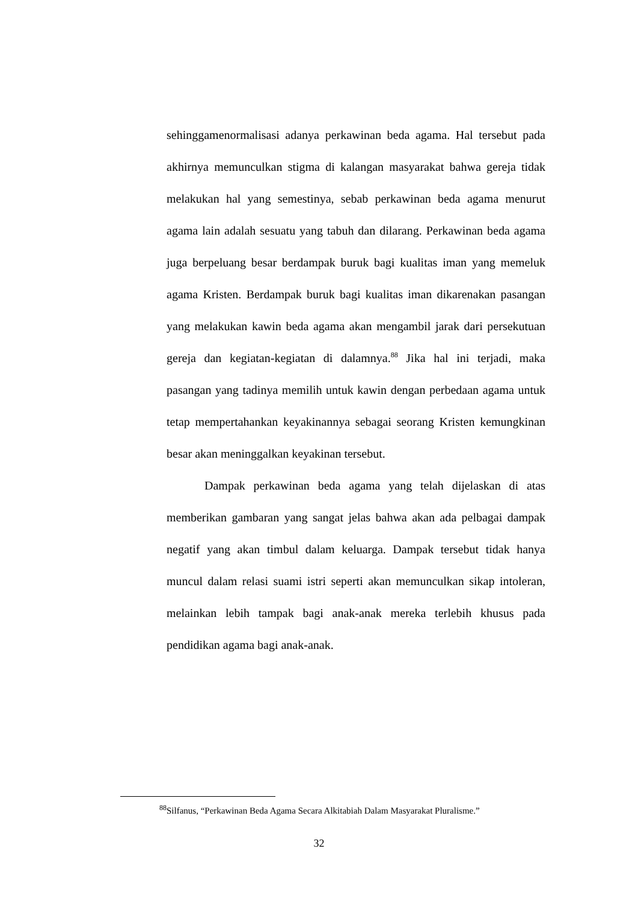sehinggamenormalisasi adanya perkawinan beda agama. Hal tersebut pada akhirnya memunculkan stigma di kalangan masyarakat bahwa gereja tidak melakukan hal yang semestinya, sebab perkawinan beda agama menurut agama lain adalah sesuatu yang tabuh dan dilarang. Perkawinan beda agama juga berpeluang besar berdampak buruk bagi kualitas iman yang memeluk agama Kristen. Berdampak buruk bagi kualitas iman dikarenakan pasangan yang melakukan kawin beda agama akan mengambil jarak dari persekutuan gereja dan kegiatan-kegiatan di dalamnya.<sup>88</sup> Jika hal ini terjadi, maka pasangan yang tadinya memilih untuk kawin dengan perbedaan agama untuk tetap mempertahankan keyakinannya sebagai seorang Kristen kemungkinan besar akan meninggalkan keyakinan tersebut.
Dampak perkawinan beda agama yang telah dijelaskan di atas memberikan gambaran yang sangat jelas bahwa akan ada pelbagai dampak negatif yang akan timbul dalam keluarga. Dampak tersebut tidak hanya muncul dalam relasi suami istri seperti akan memunculkan sikap intoleran, melainkan lebih tampak bagi anak-anak mereka terlebih khusus pada pendidikan agama bagi anak-anak.
<sup>88</sup> Silfanus, “Perkawinan Beda Agama Secara Alkitabiah Dalam Masyarakat Pluralisme.”
32